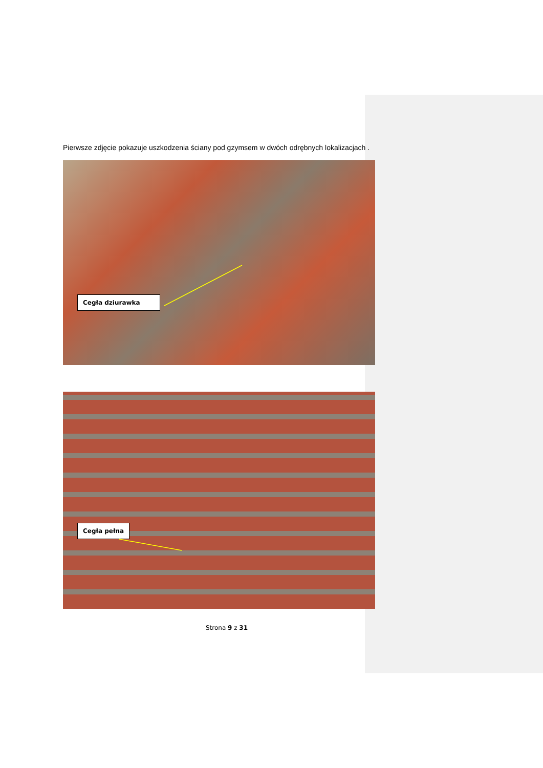Pierwsze zdjęcie pokazuje uszkodzenia ściany pod gzymsem w dwóch odrębnych lokalizacjach .
Cegła dziurawka
Cegła pełna
Strona 9 z 31